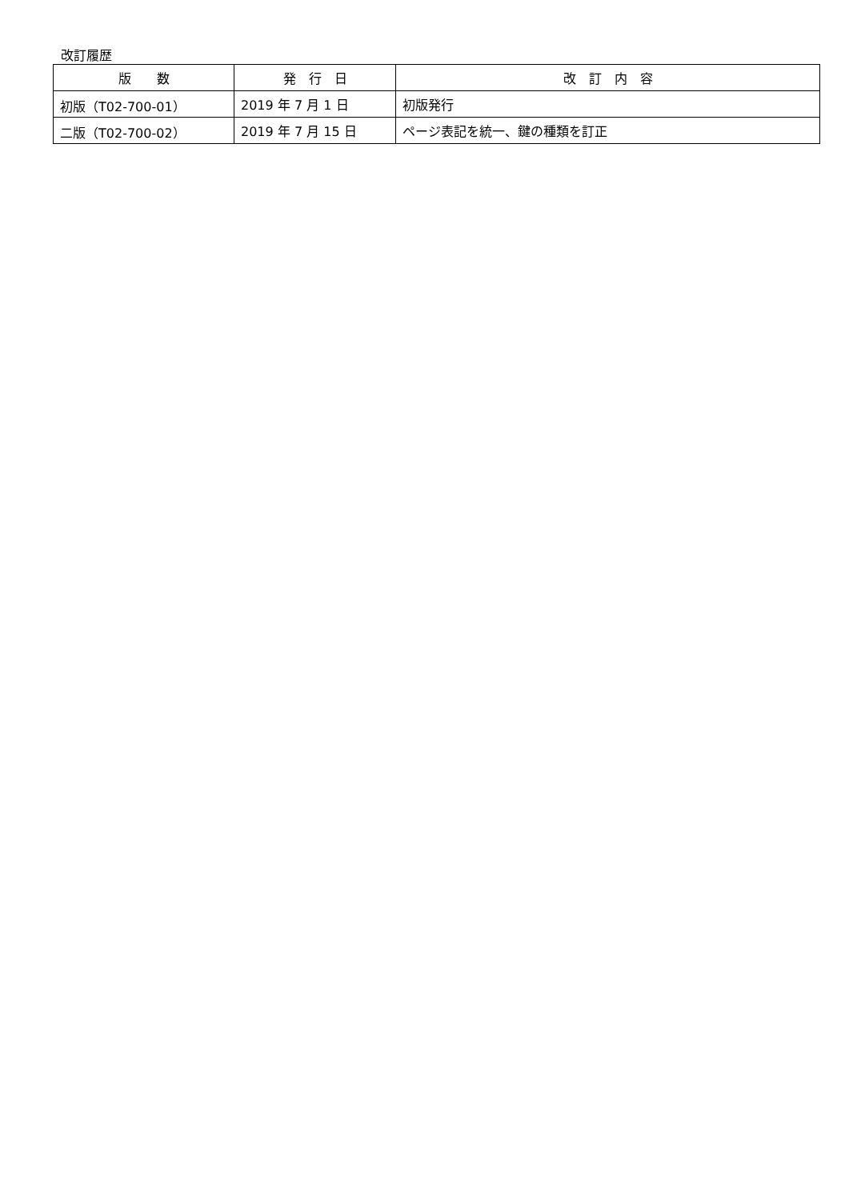改訂履歴
| 版 数 | 発 行 日 | 改 訂 内 容 |
| --- | --- | --- |
| 初版（T02-700-01） | 2019 年 7 月 1 日 | 初版発行 |
| 二版（T02-700-02） | 2019 年 7 月 15 日 | ページ表記を統一、鍵の種類を訂正 |